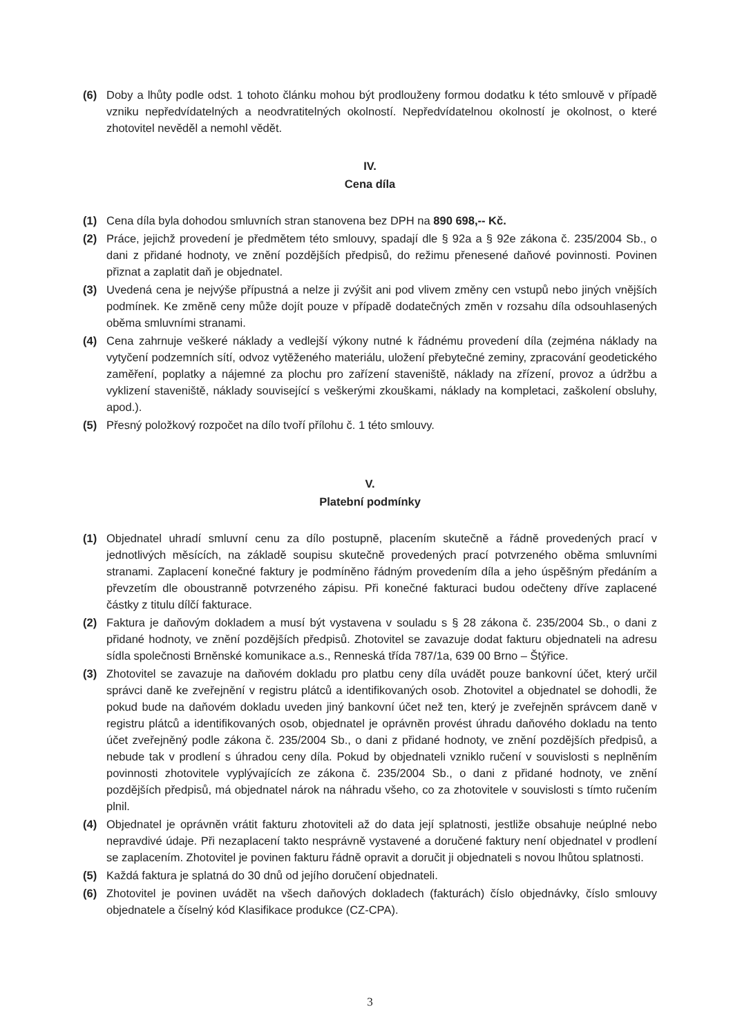(6) Doby a lhůty podle odst. 1 tohoto článku mohou být prodlouženy formou dodatku k této smlouvě v případě vzniku nepředvídatelných a neodvratitelných okolností. Nepředvídatelnou okolností je okolnost, o které zhotovitel nevěděl a nemohl vědět.
IV.
Cena díla
(1) Cena díla byla dohodou smluvních stran stanovena bez DPH na 890 698,-- Kč.
(2) Práce, jejichž provedení je předmětem této smlouvy, spadají dle § 92a a § 92e zákona č. 235/2004 Sb., o dani z přidané hodnoty, ve znění pozdějších předpisů, do režimu přenesené daňové povinnosti. Povinen přiznat a zaplatit daň je objednatel.
(3) Uvedená cena je nejvýše přípustná a nelze ji zvýšit ani pod vlivem změny cen vstupů nebo jiných vnějších podmínek. Ke změně ceny může dojít pouze v případě dodatečných změn v rozsahu díla odsouhlasených oběma smluvními stranami.
(4) Cena zahrnuje veškeré náklady a vedlejší výkony nutné k řádnému provedení díla (zejména náklady na vytyčení podzemních sítí, odvoz vytěženého materiálu, uložení přebytečné zeminy, zpracování geodetického zaměření, poplatky a nájemné za plochu pro zařízení staveniště, náklady na zřízení, provoz a údržbu a vyklizení staveniště, náklady související s veškerými zkouškami, náklady na kompletaci, zaškolení obsluhy, apod.).
(5) Přesný položkový rozpočet na dílo tvoří přílohu č. 1 této smlouvy.
V.
Platební podmínky
(1) Objednatel uhradí smluvní cenu za dílo postupně, placením skutečně a řádně provedených prací v jednotlivých měsících, na základě soupisu skutečně provedených prací potvrzeného oběma smluvními stranami. Zaplacení konečné faktury je podmíněno řádným provedením díla a jeho úspěšným předáním a převzetím dle oboustranně potvrzeného zápisu. Při konečné fakturaci budou odečteny dříve zaplacené částky z titulu dílčí fakturace.
(2) Faktura je daňovým dokladem a musí být vystavena v souladu s § 28 zákona č. 235/2004 Sb., o dani z přidané hodnoty, ve znění pozdějších předpisů. Zhotovitel se zavazuje dodat fakturu objednateli na adresu sídla společnosti Brněnské komunikace a.s., Renneská třída 787/1a, 639 00 Brno – Štýřice.
(3) Zhotovitel se zavazuje na daňovém dokladu pro platbu ceny díla uvádět pouze bankovní účet, který určil správci daně ke zveřejnění v registru plátců a identifikovaných osob. Zhotovitel a objednatel se dohodli, že pokud bude na daňovém dokladu uveden jiný bankovní účet než ten, který je zveřejněn správcem daně v registru plátců a identifikovaných osob, objednatel je oprávněn provést úhradu daňového dokladu na tento účet zveřejněný podle zákona č. 235/2004 Sb., o dani z přidané hodnoty, ve znění pozdějších předpisů, a nebude tak v prodlení s úhradou ceny díla. Pokud by objednateli vzniklo ručení v souvislosti s neplněním povinnosti zhotovitele vyplývajících ze zákona č. 235/2004 Sb., o dani z přidané hodnoty, ve znění pozdějších předpisů, má objednatel nárok na náhradu všeho, co za zhotovitele v souvislosti s tímto ručením plnil.
(4) Objednatel je oprávněn vrátit fakturu zhotoviteli až do data její splatnosti, jestliže obsahuje neúplné nebo nepravdivé údaje. Při nezaplacení takto nesprávně vystavené a doručené faktury není objednatel v prodlení se zaplacením. Zhotovitel je povinen fakturu řádně opravit a doručit ji objednateli s novou lhůtou splatnosti.
(5) Každá faktura je splatná do 30 dnů od jejího doručení objednateli.
(6) Zhotovitel je povinen uvádět na všech daňových dokladech (fakturách) číslo objednávky, číslo smlouvy objednatele a číselný kód Klasifikace produkce (CZ-CPA).
3